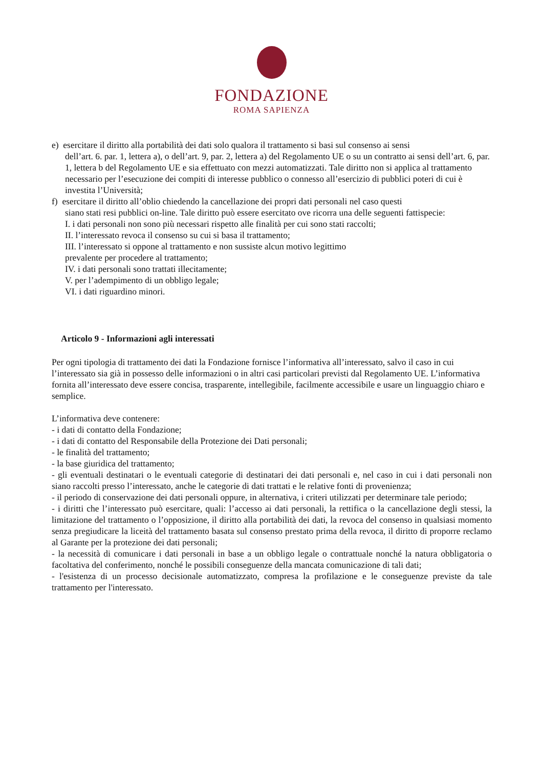FONDAZIONE
ROMA SAPIENZA
e) esercitare il diritto alla portabilità dei dati solo qualora il trattamento si basi sul consenso ai sensi
dell’art. 6. par. 1, lettera a), o dell’art. 9, par. 2, lettera a) del Regolamento UE o su un contratto ai sensi dell’art. 6, par. 1, lettera b del Regolamento UE e sia effettuato con mezzi automatizzati. Tale diritto non si applica al trattamento necessario per l’esecuzione dei compiti di interesse pubblico o connesso all’esercizio di pubblici poteri di cui è investita l’Università;
f) esercitare il diritto all’oblio chiedendo la cancellazione dei propri dati personali nel caso questi
siano stati resi pubblici on-line. Tale diritto può essere esercitato ove ricorra una delle seguenti fattispecie:
I. i dati personali non sono più necessari rispetto alle finalità per cui sono stati raccolti;
II. l’interessato revoca il consenso su cui si basa il trattamento;
III. l’interessato si oppone al trattamento e non sussiste alcun motivo legittimo
prevalente per procedere al trattamento;
IV. i dati personali sono trattati illecitamente;
V. per l’adempimento di un obbligo legale;
VI. i dati riguardino minori.
Articolo 9 - Informazioni agli interessati
Per ogni tipologia di trattamento dei dati la Fondazione fornisce l’informativa all’interessato, salvo il caso in cui l’interessato sia già in possesso delle informazioni o in altri casi particolari previsti dal Regolamento UE. L’informativa fornita all’interessato deve essere concisa, trasparente, intellegibile, facilmente accessibile e usare un linguaggio chiaro e semplice.
L’informativa deve contenere:
- i dati di contatto della Fondazione;
- i dati di contatto del Responsabile della Protezione dei Dati personali;
- le finalità del trattamento;
- la base giuridica del trattamento;
- gli eventuali destinatari o le eventuali categorie di destinatari dei dati personali e, nel caso in cui i dati personali non siano raccolti presso l’interessato, anche le categorie di dati trattati e le relative fonti di provenienza;
- il periodo di conservazione dei dati personali oppure, in alternativa, i criteri utilizzati per determinare tale periodo;
- i diritti che l’interessato può esercitare, quali: l’accesso ai dati personali, la rettifica o la cancellazione degli stessi, la limitazione del trattamento o l’opposizione, il diritto alla portabilità dei dati, la revoca del consenso in qualsiasi momento senza pregiudicare la liceità del trattamento basata sul consenso prestato prima della revoca, il diritto di proporre reclamo al Garante per la protezione dei dati personali;
- la necessità di comunicare i dati personali in base a un obbligo legale o contrattuale nonché la natura obbligatoria o facoltativa del conferimento, nonché le possibili conseguenze della mancata comunicazione di tali dati;
- l'esistenza di un processo decisionale automatizzato, compresa la profilazione e le conseguenze previste da tale trattamento per l'interessato.